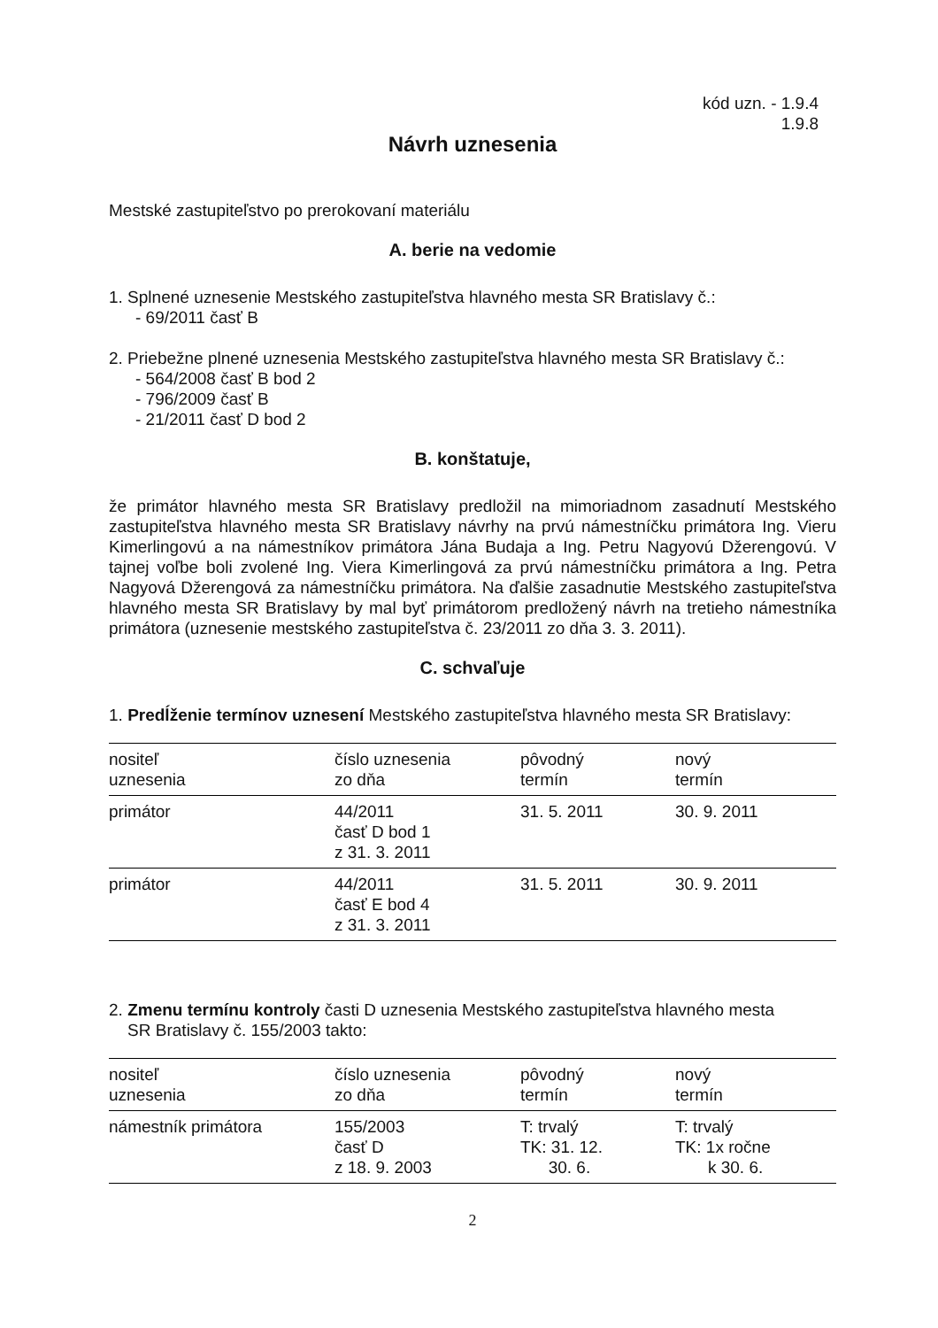kód uzn. - 1.9.4
1.9.8
Návrh uznesenia
Mestské zastupiteľstvo po prerokovaní materiálu
A. berie na vedomie
1. Splnené uznesenie Mestského zastupiteľstva hlavného mesta SR Bratislavy č.:
- 69/2011 časť B
2. Priebežne plnené uznesenia Mestského zastupiteľstva hlavného mesta SR Bratislavy č.:
- 564/2008 časť B bod 2
- 796/2009 časť B
- 21/2011 časť D bod 2
B. konštatuje,
že primátor hlavného mesta SR Bratislavy predložil na mimoriadnom zasadnutí Mestského zastupiteľstva hlavného mesta SR Bratislavy návrhy na prvú námestníčku primátora Ing. Vieru Kimerlingovú a na námestníkov primátora Jána Budaja a Ing. Petru Nagyovú Džerengovú. V tajnej voľbe boli zvolené Ing. Viera Kimerlingová za prvú námestníčku primátora a Ing. Petra Nagyová Džerengová za námestníčku primátora. Na ďalšie zasadnutie Mestského zastupiteľstva hlavného mesta SR Bratislavy by mal byť primátorom predložený návrh na tretieho námestníka primátora (uznesenie mestského zastupiteľstva č. 23/2011 zo dňa 3. 3. 2011).
C. schvaľuje
1. Predĺženie termínov uznesení Mestského zastupiteľstva hlavného mesta SR Bratislavy:
| nositeľ uznesenia | číslo uznesenia zo dňa | pôvodný termín | nový termín |
| --- | --- | --- | --- |
| primátor | 44/2011 časť D bod 1 z 31. 3. 2011 | 31. 5. 2011 | 30. 9. 2011 |
| primátor | 44/2011 časť E bod 4 z 31. 3. 2011 | 31. 5. 2011 | 30. 9. 2011 |
2. Zmenu termínu kontroly časti D uznesenia Mestského zastupiteľstva hlavného mesta
SR Bratislavy č. 155/2003 takto:
| nositeľ uznesenia | číslo uznesenia zo dňa | pôvodný termín | nový termín |
| --- | --- | --- | --- |
| námestník primátora | 155/2003 časť D z 18. 9. 2003 | T: trvalý TK: 31. 12. 30. 6. | T: trvalý TK: 1x ročne k 30. 6. |
2